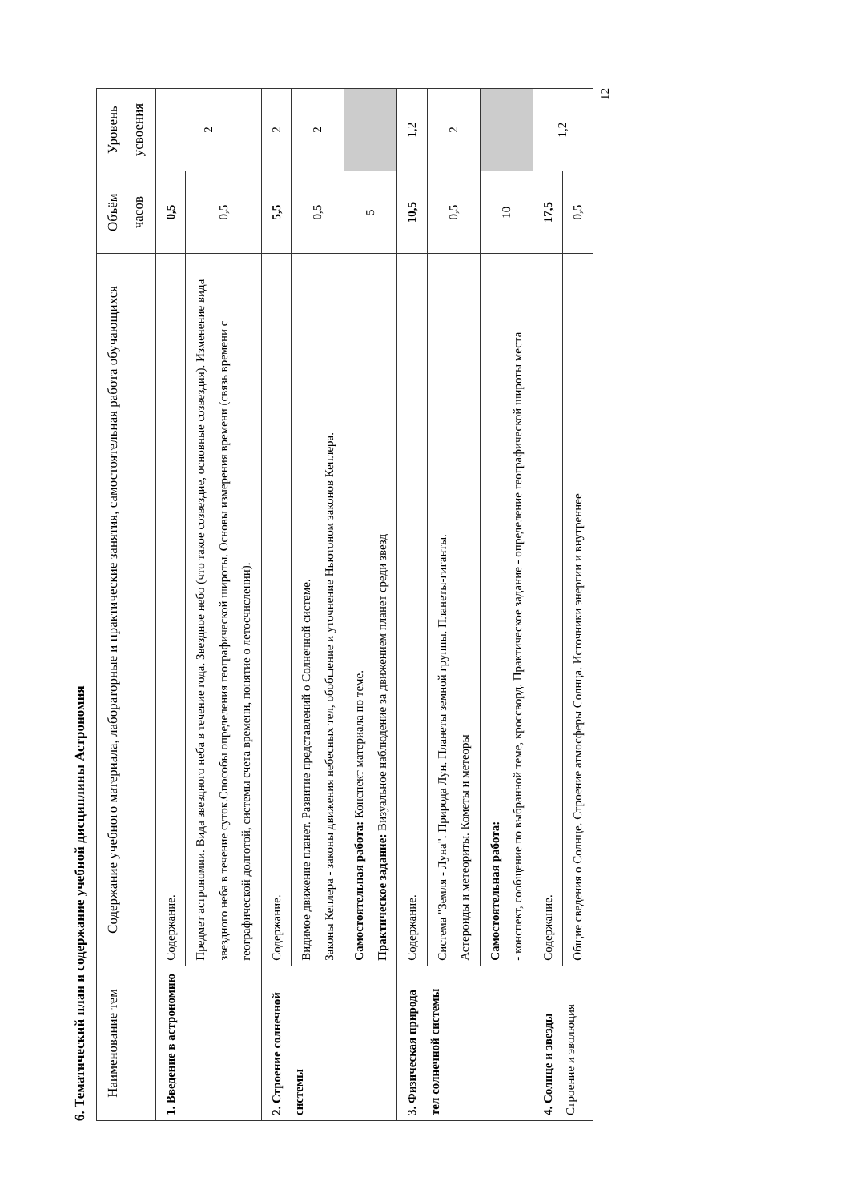6. Тематический план и содержание учебной дисциплины Астрономия
| Наименование тем | Содержание учебного материала, лабораторные и практические занятия, самостоятельная работа обучающихся | Объём часов | Уровень усвоения |
| --- | --- | --- | --- |
| 1. Введение в астрономию | Содержание. | 0,5 | 2 |
| | Предмет астрономии. Вида звездного неба в течение года. Звездное небо (что такое созвездие, основные созвездия). Изменение вида звездного неба в течение суток.Способы определения географической широты. Основы измерения времени (связь времени с географической долготой, системы счета времени, понятие о летосчислении). | 0,5 | |
| 2. Строение солнечной системы | Содержание. | 5,5 | 2 |
| | Видимое движение планет. Развитие представлений о Солнечной системе. Законы Кеплера - законы движения небесных тел, обобщение и уточнение Ньютоном законов Кеплера. | 0,5 | 2 |
| | Самостоятельная работа: Конспект материала по теме. Практическое задание: Визуальное наблюдение за движением планет среди звезд | 5 | |
| 3. Физическая природа тел солнечной системы | Содержание. | 10,5 | 1,2 |
| | Система "Земля - Луна". Природа Лун. Планеты земной группы. Планеты-гиганты. Астероиды и метеориты. Кометы и метеоры | 0,5 | 2 |
| | Самостоятельная работа: - конспект, сообщение по выбранной теме, кроссворд. Практическое задание - определение географической широты места | 10 | |
| 4. Солнце и звезды Строение и эволюция | Содержание. | 17,5 | 1,2 |
| | Общие сведения о Солнце. Строение атмосферы Солнца. Источники энергии и внутреннее | 0,5 | |
12